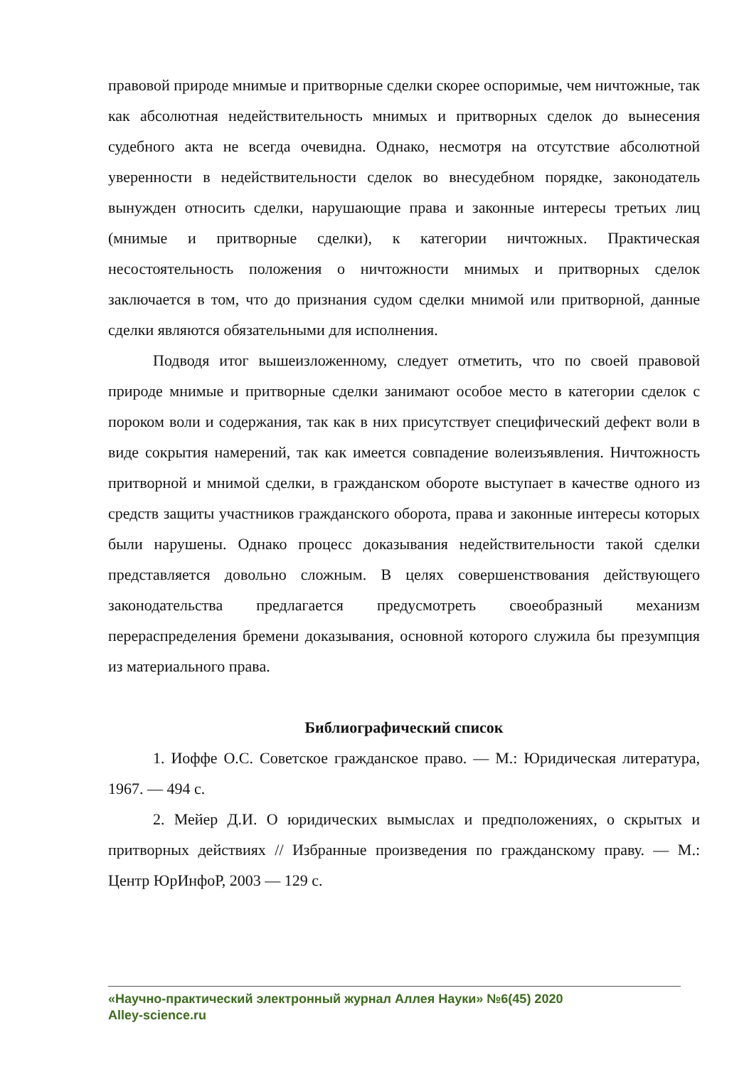правовой природе мнимые и притворные сделки скорее оспоримые, чем ничтожные, так как абсолютная недействительность мнимых и притворных сделок до вынесения судебного акта не всегда очевидна. Однако, несмотря на отсутствие абсолютной уверенности в недействительности сделок во внесудебном порядке, законодатель вынужден относить сделки, нарушающие права и законные интересы третьих лиц (мнимые и притворные сделки), к категории ничтожных. Практическая несостоятельность положения о ничтожности мнимых и притворных сделок заключается в том, что до признания судом сделки мнимой или притворной, данные сделки являются обязательными для исполнения.
Подводя итог вышеизложенному, следует отметить, что по своей правовой природе мнимые и притворные сделки занимают особое место в категории сделок с пороком воли и содержания, так как в них присутствует специфический дефект воли в виде сокрытия намерений, так как имеется совпадение волеизъявления. Ничтожность притворной и мнимой сделки, в гражданском обороте выступает в качестве одного из средств защиты участников гражданского оборота, права и законные интересы которых были нарушены. Однако процесс доказывания недействительности такой сделки представляется довольно сложным. В целях совершенствования действующего законодательства предлагается предусмотреть своеобразный механизм перераспределения бремени доказывания, основной которого служила бы презумпция из материального права.
Библиографический список
1. Иоффе О.С. Советское гражданское право. — М.: Юридическая литература, 1967. — 494 с.
2. Мейер Д.И. О юридических вымыслах и предположениях, о скрытых и притворных действиях // Избранные произведения по гражданскому праву. — М.: Центр ЮрИнфоР, 2003 — 129 с.
«Научно-практический электронный журнал Аллея Науки» №6(45) 2020
Alley-science.ru